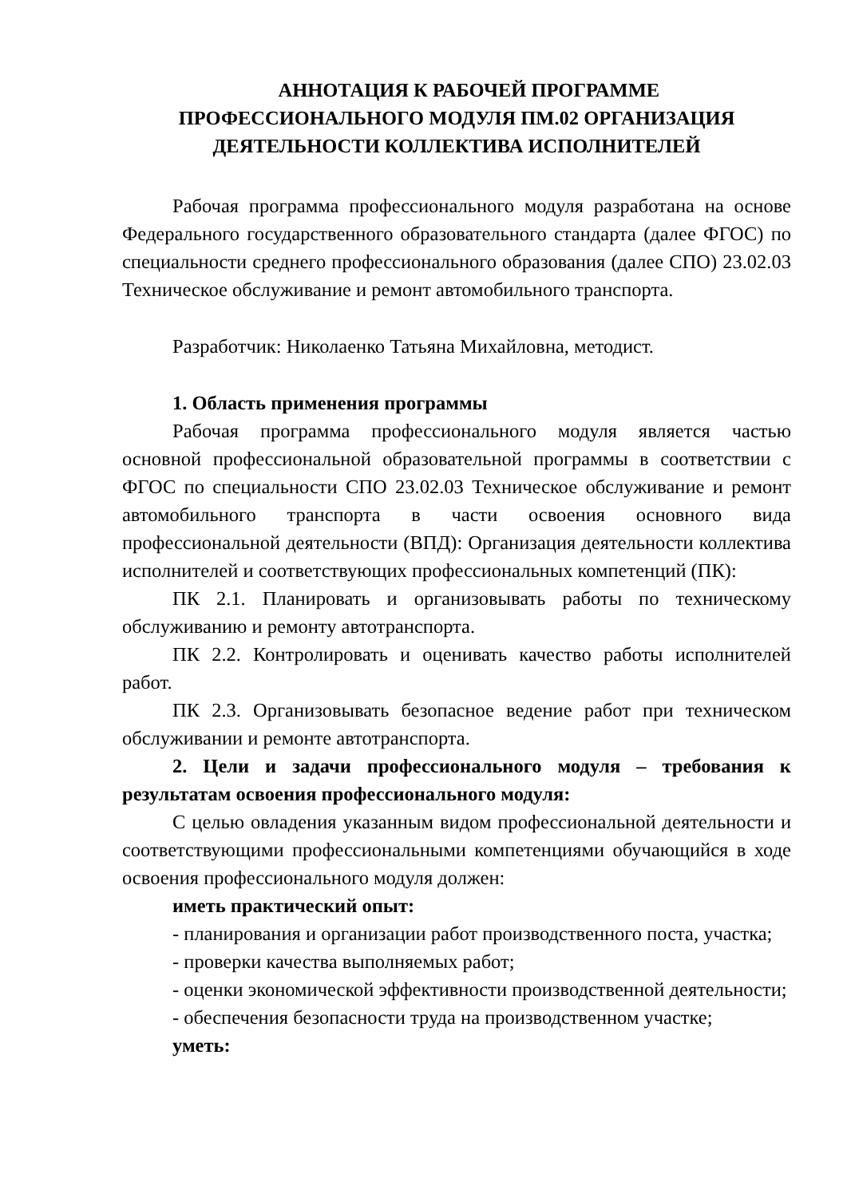АННОТАЦИЯ К РАБОЧЕЙ ПРОГРАММЕ
ПРОФЕССИОНАЛЬНОГО МОДУЛЯ ПМ.02 ОРГАНИЗАЦИЯ
ДЕЯТЕЛЬНОСТИ КОЛЛЕКТИВА ИСПОЛНИТЕЛЕЙ
Рабочая программа профессионального модуля разработана на основе Федерального государственного образовательного стандарта (далее ФГОС) по специальности среднего профессионального образования (далее СПО) 23.02.03 Техническое обслуживание и ремонт автомобильного транспорта.
Разработчик: Николаенко Татьяна Михайловна, методист.
1. Область применения программы
Рабочая программа профессионального модуля является частью основной профессиональной образовательной программы в соответствии с ФГОС по специальности СПО 23.02.03 Техническое обслуживание и ремонт автомобильного транспорта в части освоения основного вида профессиональной деятельности (ВПД): Организация деятельности коллектива исполнителей и соответствующих профессиональных компетенций (ПК):
ПК 2.1. Планировать и организовывать работы по техническому обслуживанию и ремонту автотранспорта.
ПК 2.2. Контролировать и оценивать качество работы исполнителей работ.
ПК 2.3. Организовывать безопасное ведение работ при техническом обслуживании и ремонте автотранспорта.
2. Цели и задачи профессионального модуля – требования к результатам освоения профессионального модуля:
С целью овладения указанным видом профессиональной деятельности и соответствующими профессиональными компетенциями обучающийся в ходе освоения профессионального модуля должен:
иметь практический опыт:
- планирования и организации работ производственного поста, участка;
- проверки качества выполняемых работ;
- оценки экономической эффективности производственной деятельности;
- обеспечения безопасности труда на производственном участке;
уметь: